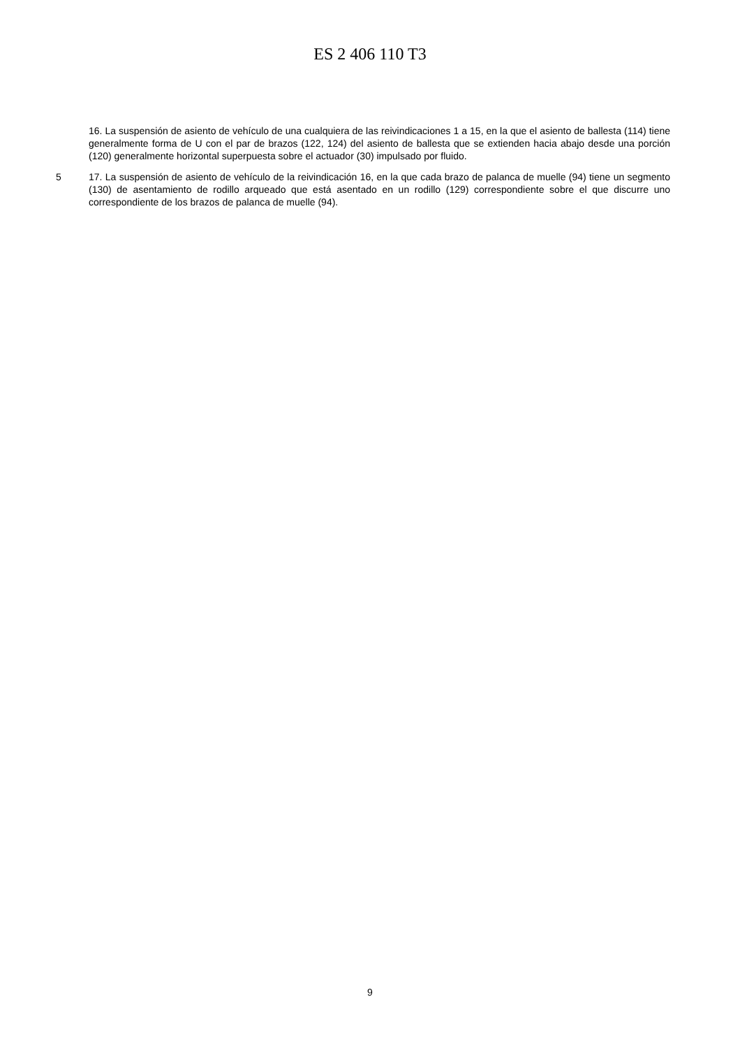ES 2 406 110 T3
16. La suspensión de asiento de vehículo de una cualquiera de las reivindicaciones 1 a 15, en la que el asiento de ballesta (114) tiene generalmente forma de U con el par de brazos (122, 124) del asiento de ballesta que se extienden hacia abajo desde una porción (120) generalmente horizontal superpuesta sobre el actuador (30) impulsado por fluido.
5 17. La suspensión de asiento de vehículo de la reivindicación 16, en la que cada brazo de palanca de muelle (94) tiene un segmento (130) de asentamiento de rodillo arqueado que está asentado en un rodillo (129) correspondiente sobre el que discurre uno correspondiente de los brazos de palanca de muelle (94).
9